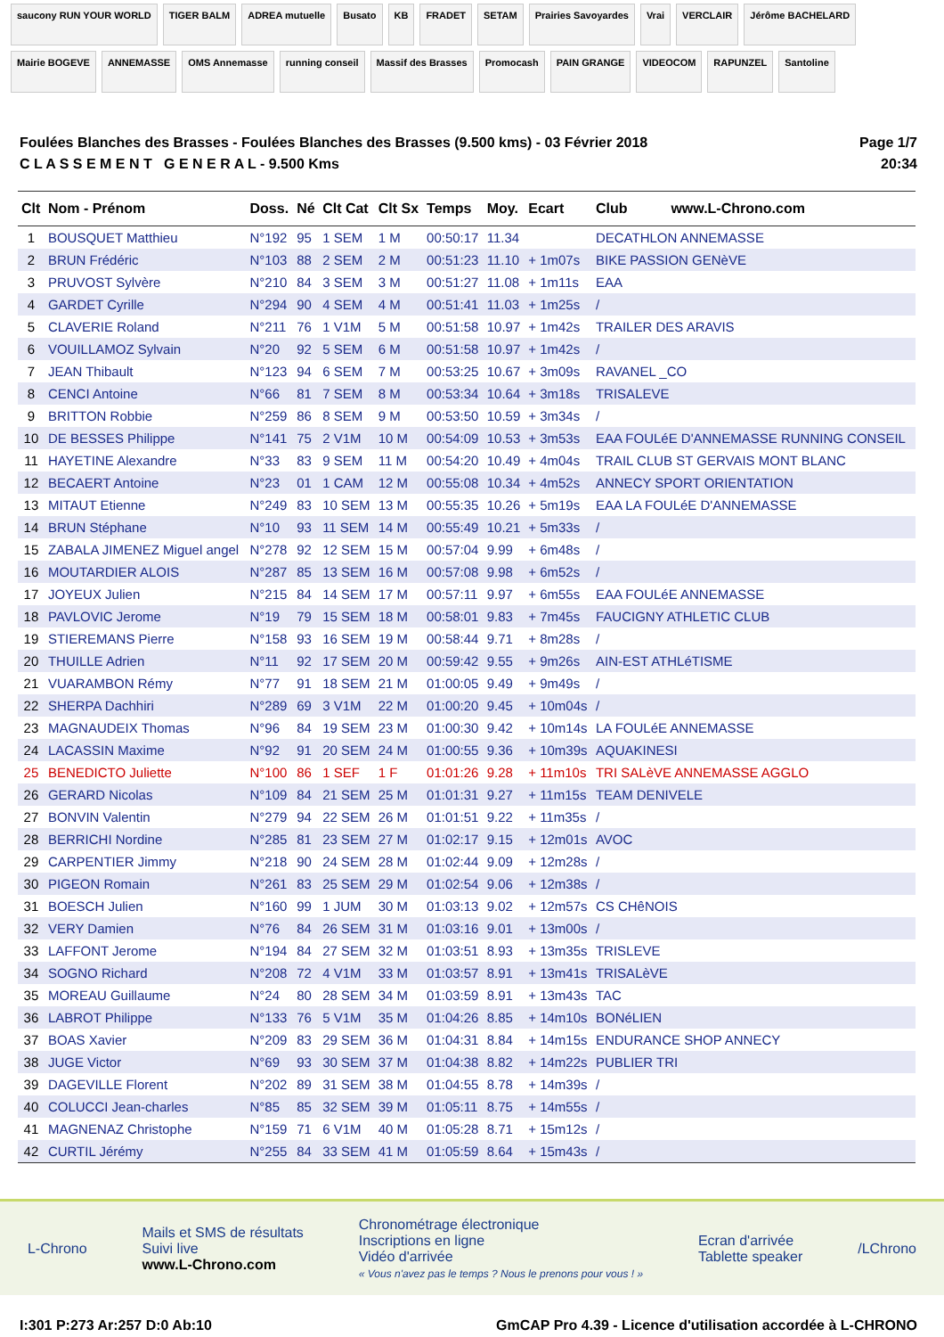saucony RUN YOUR WORLD TIGER BALM ADREA mutuelle Busato KB FRADET SETAM Prairies Savoyardes Vrai VERCLAIR Jérôme BACHELARD Mairie BOGEVE ANNEMASSE OMS Annemasse running conseil Massif des Brasses Promocash PAIN GRANGE VIDEOCOM RAPUNZEL Santoline
Foulées Blanches des Brasses - Foulées Blanches des Brasses (9.500 kms) - 03 Février 2018
C L A S S E M E N T G E N E R A L - 9.500 Kms
Page 1/7
20:34
| Clt | Nom - Prénom | Doss. | Né | Clt Cat | Clt Sx | Temps | Moy. | Ecart | Club www.L-Chrono.com |
| --- | --- | --- | --- | --- | --- | --- | --- | --- | --- |
| 1 | BOUSQUET Matthieu | N°192 | 95 | 1 SEM | 1 M | 00:50:17 | 11.34 | | DECATHLON ANNEMASSE |
| 2 | BRUN Frédéric | N°103 | 88 | 2 SEM | 2 M | 00:51:23 | 11.10 | + 1m07s | BIKE PASSION GENèVE |
| 3 | PRUVOST Sylvère | N°210 | 84 | 3 SEM | 3 M | 00:51:27 | 11.08 | + 1m11s | EAA |
| 4 | GARDET Cyrille | N°294 | 90 | 4 SEM | 4 M | 00:51:41 | 11.03 | + 1m25s | / |
| 5 | CLAVERIE Roland | N°211 | 76 | 1 V1M | 5 M | 00:51:58 | 10.97 | + 1m42s | TRAILER DES ARAVIS |
| 6 | VOUILLAMOZ Sylvain | N°20 | 92 | 5 SEM | 6 M | 00:51:58 | 10.97 | + 1m42s | / |
| 7 | JEAN Thibault | N°123 | 94 | 6 SEM | 7 M | 00:53:25 | 10.67 | + 3m09s | RAVANEL _CO |
| 8 | CENCI Antoine | N°66 | 81 | 7 SEM | 8 M | 00:53:34 | 10.64 | + 3m18s | TRISALEVE |
| 9 | BRITTON Robbie | N°259 | 86 | 8 SEM | 9 M | 00:53:50 | 10.59 | + 3m34s | / |
| 10 | DE BESSES Philippe | N°141 | 75 | 2 V1M | 10 M | 00:54:09 | 10.53 | + 3m53s | EAA FOULéE D'ANNEMASSE RUNNING CONSEIL |
| 11 | HAYETINE Alexandre | N°33 | 83 | 9 SEM | 11 M | 00:54:20 | 10.49 | + 4m04s | TRAIL CLUB ST GERVAIS MONT BLANC |
| 12 | BECAERT Antoine | N°23 | 01 | 1 CAM | 12 M | 00:55:08 | 10.34 | + 4m52s | ANNECY SPORT ORIENTATION |
| 13 | MITAUT Etienne | N°249 | 83 | 10 SEM | 13 M | 00:55:35 | 10.26 | + 5m19s | EAA LA FOULéE D'ANNEMASSE |
| 14 | BRUN Stéphane | N°10 | 93 | 11 SEM | 14 M | 00:55:49 | 10.21 | + 5m33s | / |
| 15 | ZABALA JIMENEZ Miguel angel | N°278 | 92 | 12 SEM | 15 M | 00:57:04 | 9.99 | + 6m48s | / |
| 16 | MOUTARDIER ALOIS | N°287 | 85 | 13 SEM | 16 M | 00:57:08 | 9.98 | + 6m52s | / |
| 17 | JOYEUX Julien | N°215 | 84 | 14 SEM | 17 M | 00:57:11 | 9.97 | + 6m55s | EAA FOULéE ANNEMASSE |
| 18 | PAVLOVIC Jerome | N°19 | 79 | 15 SEM | 18 M | 00:58:01 | 9.83 | + 7m45s | FAUCIGNY ATHLETIC CLUB |
| 19 | STIEREMANS Pierre | N°158 | 93 | 16 SEM | 19 M | 00:58:44 | 9.71 | + 8m28s | / |
| 20 | THUILLE Adrien | N°11 | 92 | 17 SEM | 20 M | 00:59:42 | 9.55 | + 9m26s | AIN-EST ATHLéTISME |
| 21 | VUARAMBON Rémy | N°77 | 91 | 18 SEM | 21 M | 01:00:05 | 9.49 | + 9m49s | / |
| 22 | SHERPA Dachhiri | N°289 | 69 | 3 V1M | 22 M | 01:00:20 | 9.45 | + 10m04s | / |
| 23 | MAGNAUDEIX Thomas | N°96 | 84 | 19 SEM | 23 M | 01:00:30 | 9.42 | + 10m14s | LA FOULéE ANNEMASSE |
| 24 | LACASSIN Maxime | N°92 | 91 | 20 SEM | 24 M | 01:00:55 | 9.36 | + 10m39s | AQUAKINESI |
| 25 | BENEDICTO Juliette | N°100 | 86 | 1 SEF | 1 F | 01:01:26 | 9.28 | + 11m10s | TRI SALèVE ANNEMASSE AGGLO |
| 26 | GERARD Nicolas | N°109 | 84 | 21 SEM | 25 M | 01:01:31 | 9.27 | + 11m15s | TEAM DENIVELE |
| 27 | BONVIN Valentin | N°279 | 94 | 22 SEM | 26 M | 01:01:51 | 9.22 | + 11m35s | / |
| 28 | BERRICHI Nordine | N°285 | 81 | 23 SEM | 27 M | 01:02:17 | 9.15 | + 12m01s | AVOC |
| 29 | CARPENTIER Jimmy | N°218 | 90 | 24 SEM | 28 M | 01:02:44 | 9.09 | + 12m28s | / |
| 30 | PIGEON Romain | N°261 | 83 | 25 SEM | 29 M | 01:02:54 | 9.06 | + 12m38s | / |
| 31 | BOESCH Julien | N°160 | 99 | 1 JUM | 30 M | 01:03:13 | 9.02 | + 12m57s | CS CHêNOIS |
| 32 | VERY Damien | N°76 | 84 | 26 SEM | 31 M | 01:03:16 | 9.01 | + 13m00s | / |
| 33 | LAFFONT Jerome | N°194 | 84 | 27 SEM | 32 M | 01:03:51 | 8.93 | + 13m35s | TRISLEVE |
| 34 | SOGNO Richard | N°208 | 72 | 4 V1M | 33 M | 01:03:57 | 8.91 | + 13m41s | TRISALèVE |
| 35 | MOREAU Guillaume | N°24 | 80 | 28 SEM | 34 M | 01:03:59 | 8.91 | + 13m43s | TAC |
| 36 | LABROT Philippe | N°133 | 76 | 5 V1M | 35 M | 01:04:26 | 8.85 | + 14m10s | BONéLIEN |
| 37 | BOAS Xavier | N°209 | 83 | 29 SEM | 36 M | 01:04:31 | 8.84 | + 14m15s | ENDURANCE SHOP ANNECY |
| 38 | JUGE Victor | N°69 | 93 | 30 SEM | 37 M | 01:04:38 | 8.82 | + 14m22s | PUBLIER TRI |
| 39 | DAGEVILLE Florent | N°202 | 89 | 31 SEM | 38 M | 01:04:55 | 8.78 | + 14m39s | / |
| 40 | COLUCCI Jean-charles | N°85 | 85 | 32 SEM | 39 M | 01:05:11 | 8.75 | + 14m55s | / |
| 41 | MAGNENAZ Christophe | N°159 | 71 | 6 V1M | 40 M | 01:05:28 | 8.71 | + 15m12s | / |
| 42 | CURTIL Jérémy | N°255 | 84 | 33 SEM | 41 M | 01:05:59 | 8.64 | + 15m43s | / |
L-Chrono
Mails et SMS de résultats
Suivi live
www.L-Chrono.com
Chronométrage électronique
Inscriptions en ligne
Vidéo d'arrivée
« Vous n'avez pas le temps ? Nous le prenons pour vous ! »
Ecran d'arrivée
Tablette speaker
/LChrono
I:301 P:273 Ar:257 D:0 Ab:10 GmCAP Pro 4.39 - Licence d'utilisation accordée à L-CHRONO